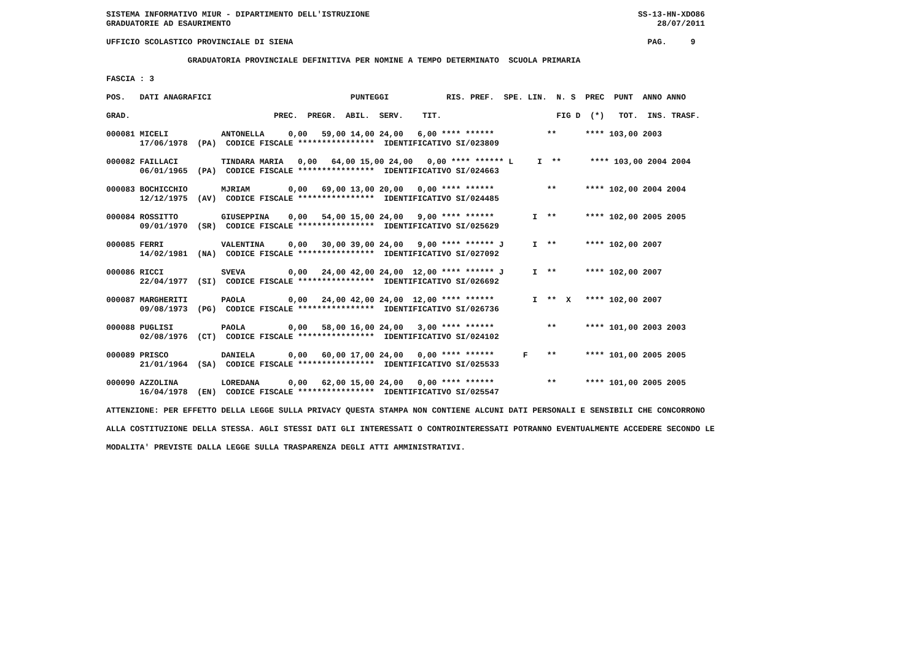SISTEMA INFORMATIVO MIUR - DIPARTIMENTO DELL'ISTRUZIONE                                                        SS-13-HN-XDO86
GRADUATORIE AD ESAURIMENTO                                                                                         28/07/2011

UFFICIO SCOLASTICO PROVINCIALE DI SIENA                                                                          PAG.     9

                 GRADUATORIA PROVINCIALE DEFINITIVA PER NOMINE A TEMPO DETERMINATO  SCUOLA PRIMARIA

FASCIA : 3

POS.   DATI ANAGRAFICI                             PUNTEGGI            RIS. PREF.  SPE. LIN.  N. S  PREC  PUNT  ANNO ANNO

GRAD.                              PREC.  PREGR.  ABIL.  SERV.    TIT.                        FIG D  (*)   TOT.  INS. TRASF.

000081 MICELI           ANTONELLA     0,00   59,00 14,00 24,00   6,00 **** ******           **      **** 103,00 2003
       17/06/1978  (PA)  CODICE FISCALE ****************  IDENTIFICATIVO SI/023809

000082 FAILLACI         TINDARA MARIA   0,00   64,00 15,00 24,00   0,00 **** ****** L     I  **      **** 103,00 2004 2004
       06/01/1965  (PA)  CODICE FISCALE ****************  IDENTIFICATIVO SI/024663

000083 BOCHICCHIO       MJRIAM        0,00   69,00 13,00 20,00   0,00 **** ******           **      **** 102,00 2004 2004
       12/12/1975  (AV)  CODICE FISCALE ****************  IDENTIFICATIVO SI/024485

000084 ROSSITTO         GIUSEPPINA    0,00   54,00 15,00 24,00   9,00 **** ******        I  **      **** 102,00 2005 2005
       09/01/1970  (SR)  CODICE FISCALE ****************  IDENTIFICATIVO SI/025629

000085 FERRI            VALENTINA     0,00   30,00 39,00 24,00   9,00 **** ****** J      I  **      **** 102,00 2007
       14/02/1981  (NA)  CODICE FISCALE ****************  IDENTIFICATIVO SI/027092

000086 RICCI            SVEVA         0,00   24,00 42,00 24,00  12,00 **** ****** J      I  **      **** 102,00 2007
       22/04/1977  (SI)  CODICE FISCALE ****************  IDENTIFICATIVO SI/026692

000087 MARGHERITI       PAOLA         0,00   24,00 42,00 24,00  12,00 **** ******        I  **  X   **** 102,00 2007
       09/08/1973  (PG)  CODICE FISCALE ****************  IDENTIFICATIVO SI/026736

000088 PUGLISI          PAOLA         0,00   58,00 16,00 24,00   3,00 **** ******           **      **** 101,00 2003 2003
       02/08/1976  (CT)  CODICE FISCALE ****************  IDENTIFICATIVO SI/024102

000089 PRISCO           DANIELA       0,00   60,00 17,00 24,00   0,00 **** ******      F    **      **** 101,00 2005 2005
       21/01/1964  (SA)  CODICE FISCALE ****************  IDENTIFICATIVO SI/025533

000090 AZZOLINA         LOREDANA      0,00   62,00 15,00 24,00   0,00 **** ******           **      **** 101,00 2005 2005
       16/04/1978  (EN)  CODICE FISCALE ****************  IDENTIFICATIVO SI/025547

ATTENZIONE: PER EFFETTO DELLA LEGGE SULLA PRIVACY QUESTA STAMPA NON CONTIENE ALCUNI DATI PERSONALI E SENSIBILI CHE CONCORRONO

ALLA COSTITUZIONE DELLA STESSA. AGLI STESSI DATI GLI INTERESSATI O CONTROINTERESSATI POTRANNO EVENTUALMENTE ACCEDERE SECONDO LE

MODALITA' PREVISTE DALLA LEGGE SULLA TRASPARENZA DEGLI ATTI AMMINISTRATIVI.